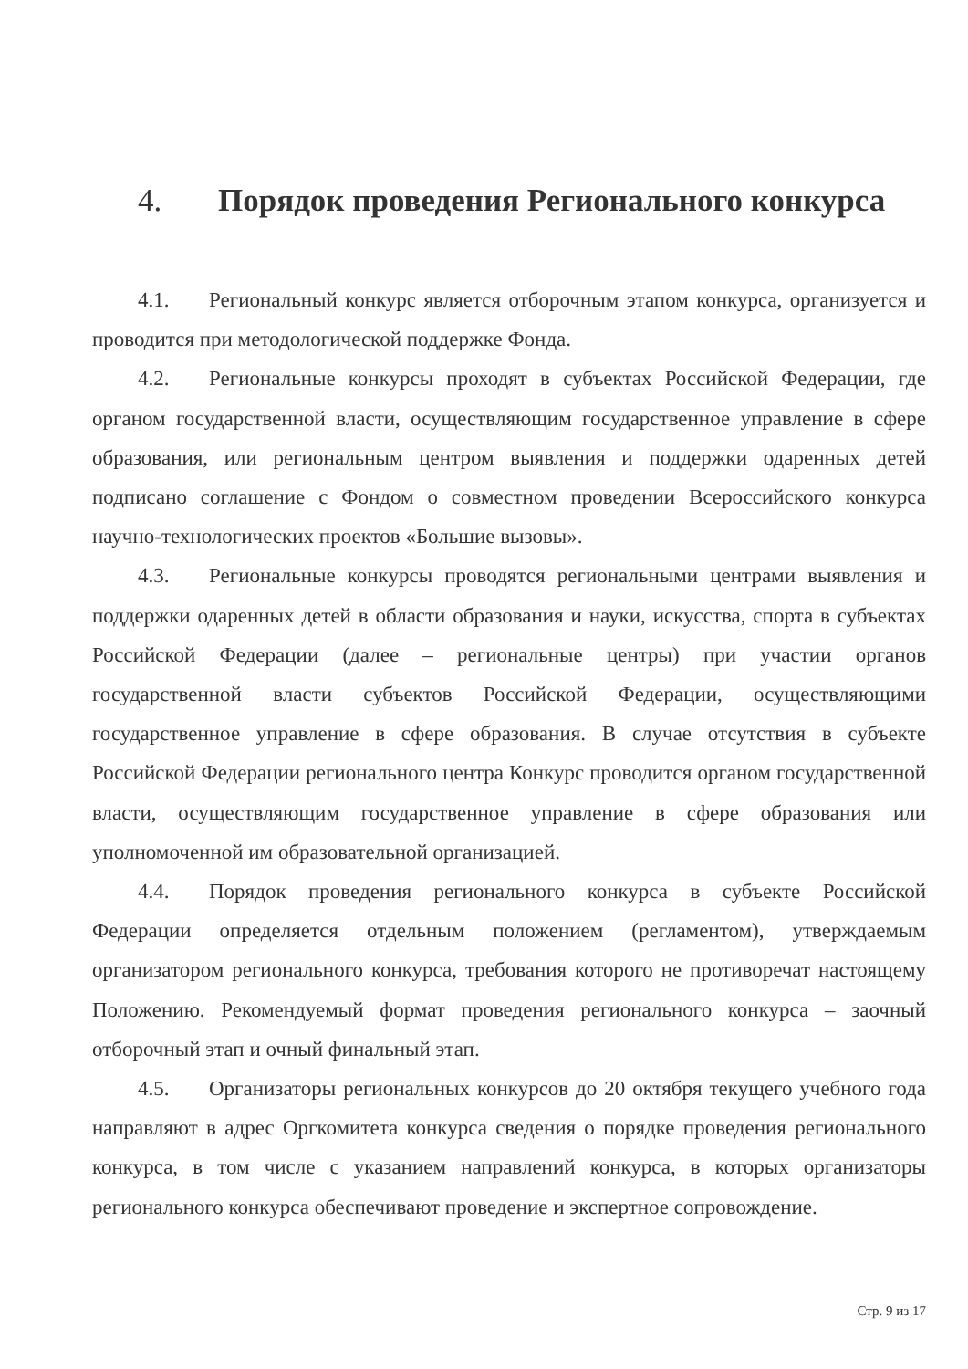4. Порядок проведения Регионального конкурса
4.1. Региональный конкурс является отборочным этапом конкурса, организуется и проводится при методологической поддержке Фонда.
4.2. Региональные конкурсы проходят в субъектах Российской Федерации, где органом государственной власти, осуществляющим государственное управление в сфере образования, или региональным центром выявления и поддержки одаренных детей подписано соглашение с Фондом о совместном проведении Всероссийского конкурса научно-технологических проектов «Большие вызовы».
4.3. Региональные конкурсы проводятся региональными центрами выявления и поддержки одаренных детей в области образования и науки, искусства, спорта в субъектах Российской Федерации (далее – региональные центры) при участии органов государственной власти субъектов Российской Федерации, осуществляющими государственное управление в сфере образования. В случае отсутствия в субъекте Российской Федерации регионального центра Конкурс проводится органом государственной власти, осуществляющим государственное управление в сфере образования или уполномоченной им образовательной организацией.
4.4. Порядок проведения регионального конкурса в субъекте Российской Федерации определяется отдельным положением (регламентом), утверждаемым организатором регионального конкурса, требования которого не противоречат настоящему Положению. Рекомендуемый формат проведения регионального конкурса – заочный отборочный этап и очный финальный этап.
4.5. Организаторы региональных конкурсов до 20 октября текущего учебного года направляют в адрес Оргкомитета конкурса сведения о порядке проведения регионального конкурса, в том числе с указанием направлений конкурса, в которых организаторы регионального конкурса обеспечивают проведение и экспертное сопровождение.
Стр. 9 из 17